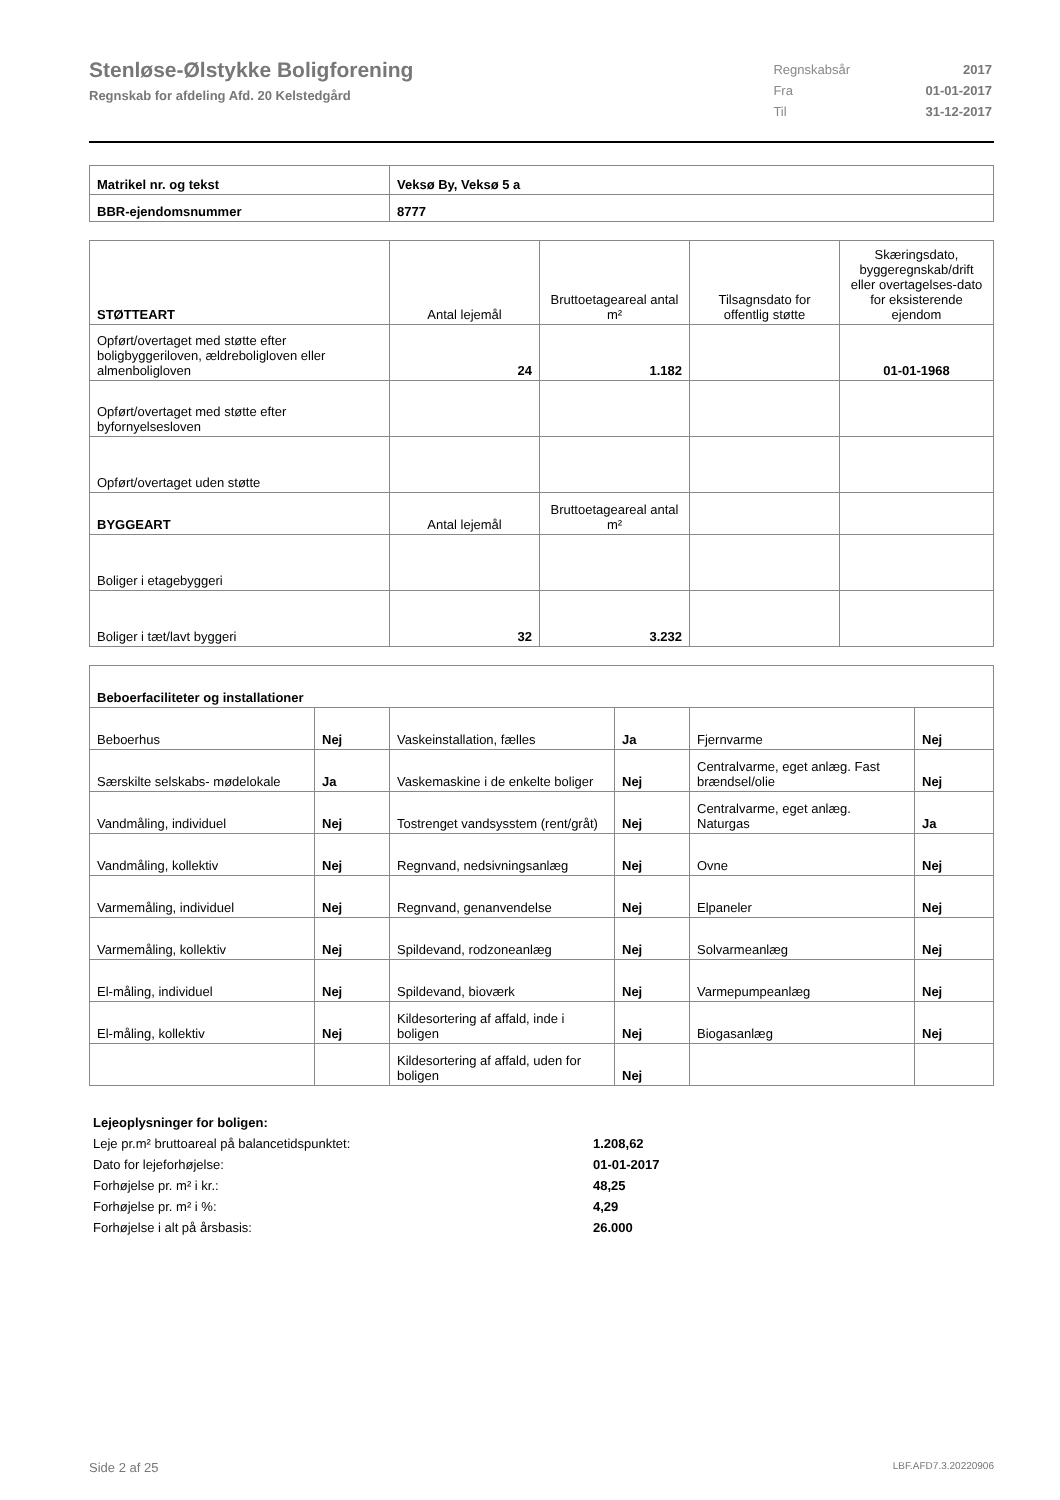Stenløse-Ølstykke Boligforening
Regnskab for afdeling Afd. 20 Kelstedgård
| Regnskabsår | 2017 |
| Fra | 01-01-2017 |
| Til | 31-12-2017 |
| Matrikel nr. og tekst | Veksø By, Veksø 5 a |
| BBR-ejendomsnummer | 8777 |
| STØTTEART | Antal lejemål | Bruttoetageareal antal m² | Tilsagnsdato for offentlig støtte | Skæringsdato, byggeregnskab/drift eller overtagelses-dato for eksisterende ejendom |
| Opført/overtaget med støtte efter boligbyggeriloven, ældreboligloven eller almenboligloven | 24 | 1.182 | | 01-01-1968 |
| Opført/overtaget med støtte efter byfornyelsesloven | | | | |
| Opført/overtaget uden støtte | | | | |
| BYGGEART | Antal lejemål | Bruttoetageareal antal m² | | |
| Boliger i etagebyggeri | | | | |
| Boliger i tæt/lavt byggeri | 32 | 3.232 | | |
| Beboerfaciliteter og installationer | | | | | |
| Beboerhus | Nej | Vaskeinstallation, fælles | Ja | Fjernvarme | Nej |
| Særskilte selskabs- mødelokale | Ja | Vaskemaskine i de enkelte boliger | Nej | Centralvarme, eget anlæg. Fast brændsel/olie | Nej |
| Vandmåling, individuel | Nej | Tostrenget vandsysstem (rent/gråt) | Nej | Centralvarme, eget anlæg. Naturgas | Ja |
| Vandmåling, kollektiv | Nej | Regnvand, nedsivningsanlæg | Nej | Ovne | Nej |
| Varmemåling, individuel | Nej | Regnvand, genanvendelse | Nej | Elpaneler | Nej |
| Varmemåling, kollektiv | Nej | Spildevand, rodzoneanlæg | Nej | Solvarmeanlæg | Nej |
| El-måling, individuel | Nej | Spildevand, bioværk | Nej | Varmepumpeanlæg | Nej |
| El-måling, kollektiv | Nej | Kildesortering af affald, inde i boligen | Nej | Biogasanlæg | Nej |
| | | Kildesortering af affald, uden for boligen | Nej | | |
Lejeoplysninger for boligen:
Leje pr.m² bruttoareal på balancetidspunktet: 1.208,62
Dato for lejeforhøjelse: 01-01-2017
Forhøjelse pr. m² i kr.: 48,25
Forhøjelse pr. m² i %: 4,29
Forhøjelse i alt på årsbasis: 26.000
Side 2 af 25 LBF.AFD7.3.20220906